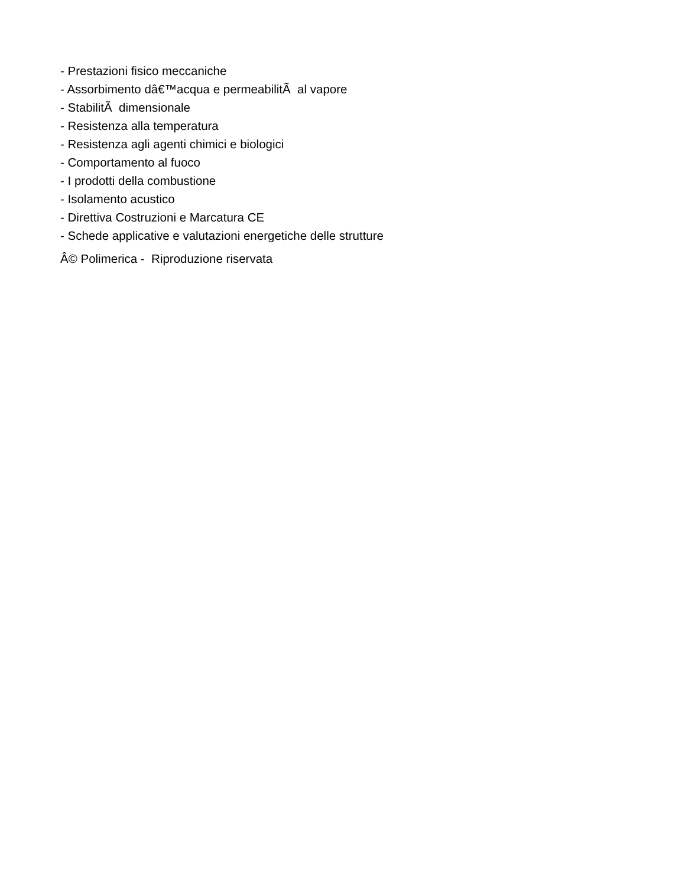- Prestazioni fisico meccaniche
- Assorbimento dâ€™acqua e permeabilitÃ al vapore
- StabilitÃ dimensionale
- Resistenza alla temperatura
- Resistenza agli agenti chimici e biologici
- Comportamento al fuoco
- I prodotti della combustione
- Isolamento acustico
- Direttiva Costruzioni e Marcatura CE
- Schede applicative e valutazioni energetiche delle strutture
Â© Polimerica - Riproduzione riservata